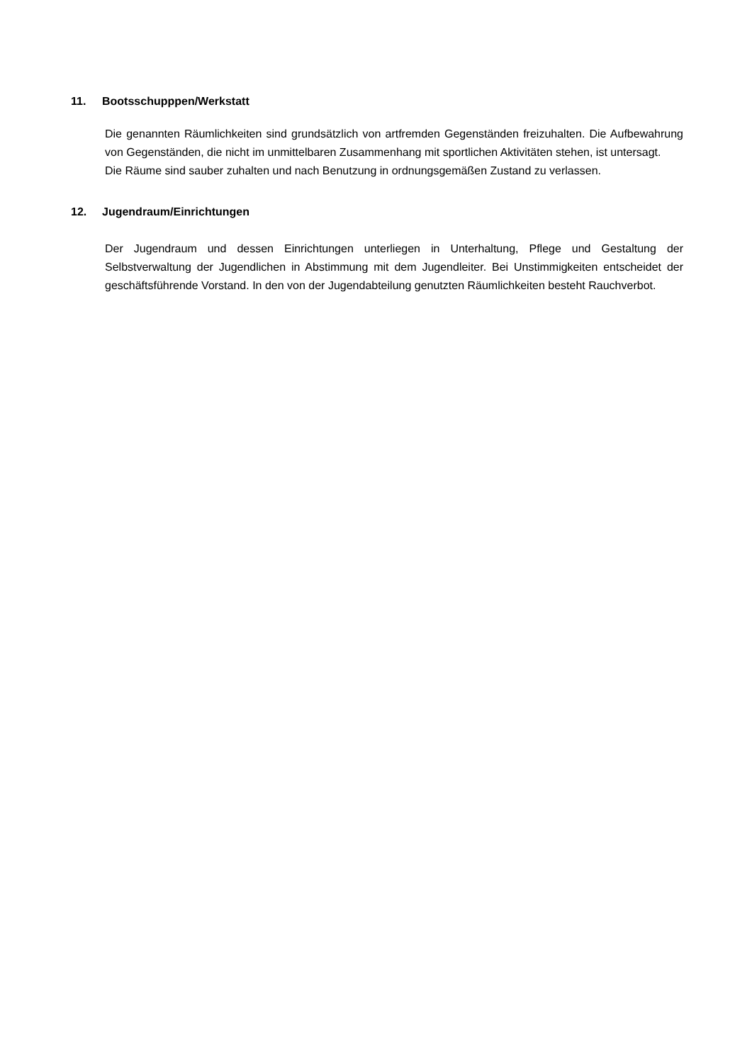11. Bootsschupppen/Werkstatt
Die genannten Räumlichkeiten sind grundsätzlich von artfremden Gegenständen freizuhalten. Die Aufbewahrung von Gegenständen, die nicht im unmittelbaren Zusammenhang mit sportlichen Aktivitäten stehen, ist untersagt.
Die Räume sind sauber zuhalten und nach Benutzung in ordnungsgemäßen Zustand zu verlassen.
12. Jugendraum/Einrichtungen
Der Jugendraum und dessen Einrichtungen unterliegen in Unterhaltung, Pflege und Gestaltung der Selbstverwaltung der Jugendlichen in Abstimmung mit dem Jugendleiter. Bei Unstimmigkeiten entscheidet der geschäftsführende Vorstand. In den von der Jugendabteilung genutzten Räumlichkeiten besteht Rauchverbot.